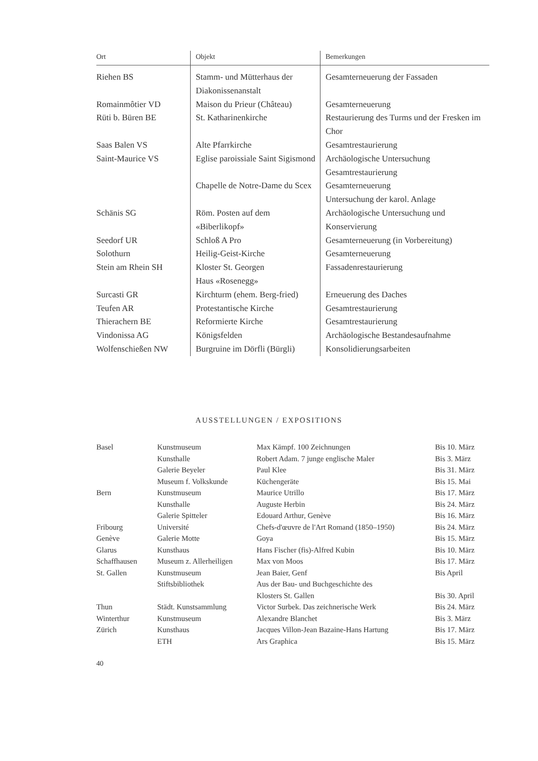| Ort | Objekt | Bemerkungen |
| --- | --- | --- |
| Riehen BS | Stamm- und Mütterhaus der Diakonissenanstalt | Gesamterneuerung der Fassaden |
| Romainmôtier VD | Maison du Prieur (Château) | Gesamterneuerung |
| Rüti b. Büren BE | St. Katharinenkirche | Restaurierung des Turms und der Fresken im Chor |
| Saas Balen VS | Alte Pfarrkirche | Gesamtrestaurierung |
| Saint-Maurice VS | Eglise paroissiale Saint Sigismond | Archäologische Untersuchung Gesamtrestaurierung |
| | Chapelle de Notre-Dame du Scex | Gesamterneuerung Untersuchung der karol. Anlage |
| Schänis SG | Röm. Posten auf dem «Biberlikopf» | Archäologische Untersuchung und Konservierung |
| Seedorf UR | Schloß A Pro | Gesamterneuerung (in Vorbereitung) |
| Solothurn | Heilig-Geist-Kirche | Gesamterneuerung |
| Stein am Rhein SH | Kloster St. Georgen Haus «Rosenegg» | Fassadenrestaurierung |
| Surcasti GR | Kirchturm (ehem. Berg-fried) | Erneuerung des Daches |
| Teufen AR | Protestantische Kirche | Gesamtrestaurierung |
| Thierachern BE | Reformierte Kirche | Gesamtrestaurierung |
| Vindonissa AG | Königsfelden | Archäologische Bestandesaufnahme |
| Wolfenschießen NW | Burgruine im Dörfli (Bürgli) | Konsolidierungsarbeiten |
AUSSTELLUNGEN / EXPOSITIONS
| Basel | Kunstmuseum | Max Kämpf. 100 Zeichnungen | Bis 10. März |
| | Kunsthalle | Robert Adam. 7 junge englische Maler | Bis 3. März |
| | Galerie Beyeler | Paul Klee | Bis 31. März |
| | Museum f. Volkskunde | Küchengeräte | Bis 15. Mai |
| Bern | Kunstmuseum | Maurice Utrillo | Bis 17. März |
| | Kunsthalle | Auguste Herbin | Bis 24. März |
| | Galerie Spitteler | Edouard Arthur, Genève | Bis 16. März |
| Fribourg | Université | Chefs-d'œuvre de l'Art Romand (1850–1950) | Bis 24. März |
| Genève | Galerie Motte | Goya | Bis 15. März |
| Glarus | Kunsthaus | Hans Fischer (fis)-Alfred Kubin | Bis 10. März |
| Schaffhausen | Museum z. Allerheiligen | Max von Moos | Bis 17. März |
| St. Gallen | Kunstmuseum | Jean Baier, Genf | Bis April |
| | Stiftsbibliothek | Aus der Bau- und Buchgeschichte des Klosters St. Gallen | Bis 30. April |
| Thun | Städt. Kunstsammlung | Victor Surbek. Das zeichnerische Werk | Bis 24. März |
| Winterthur | Kunstmuseum | Alexandre Blanchet | Bis 3. März |
| Zürich | Kunsthaus | Jacques Villon-Jean Bazaine-Hans Hartung | Bis 17. März |
| | ETH | Ars Graphica | Bis 15. März |
40